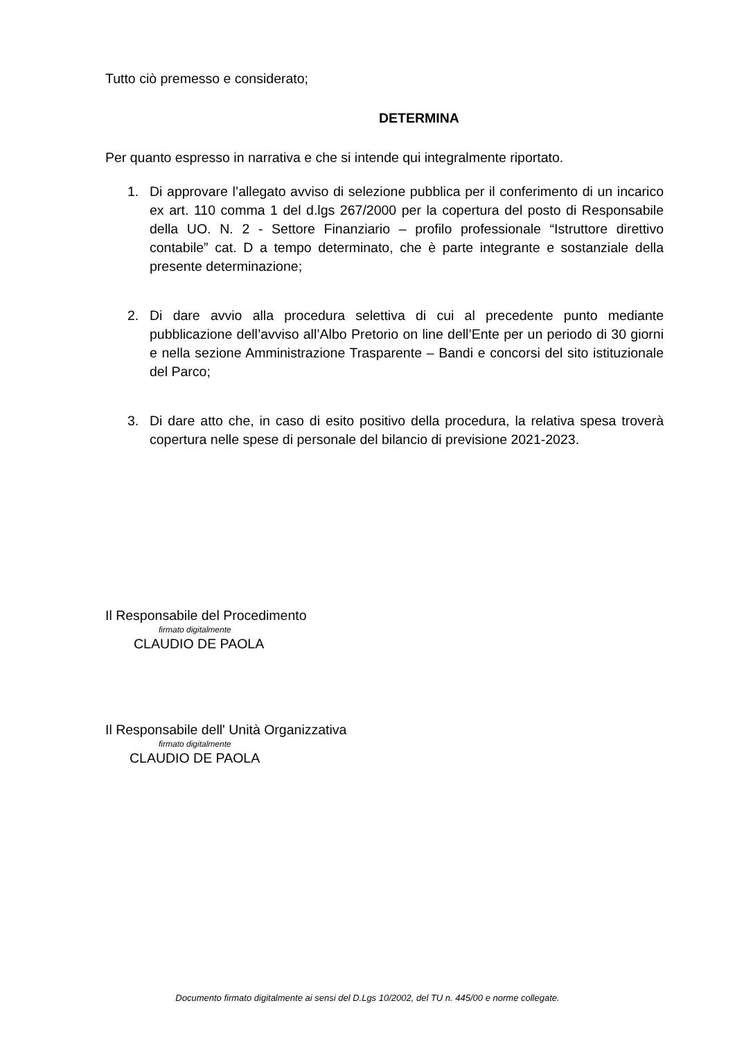Tutto ciò premesso e considerato;
DETERMINA
Per quanto espresso in narrativa e che si intende qui integralmente riportato.
1. Di approvare l’allegato avviso di selezione pubblica per il conferimento di un incarico ex art. 110 comma 1 del d.lgs 267/2000 per la copertura del posto di Responsabile della UO. N. 2 - Settore Finanziario – profilo professionale “Istruttore direttivo contabile” cat. D a tempo determinato, che è parte integrante e sostanziale della presente determinazione;
2. Di dare avvio alla procedura selettiva di cui al precedente punto mediante pubblicazione dell’avviso all’Albo Pretorio on line dell’Ente per un periodo di 30 giorni e nella sezione Amministrazione Trasparente – Bandi e concorsi del sito istituzionale del Parco;
3. Di dare atto che, in caso di esito positivo della procedura, la relativa spesa troverà copertura nelle spese di personale del bilancio di previsione 2021-2023.
Il Responsabile del Procedimento
firmato digitalmente
CLAUDIO DE PAOLA
Il Responsabile dell' Unità Organizzativa
firmato digitalmente
CLAUDIO DE PAOLA
Documento firmato digitalmente ai sensi del D.Lgs 10/2002, del TU n. 445/00 e norme collegate.